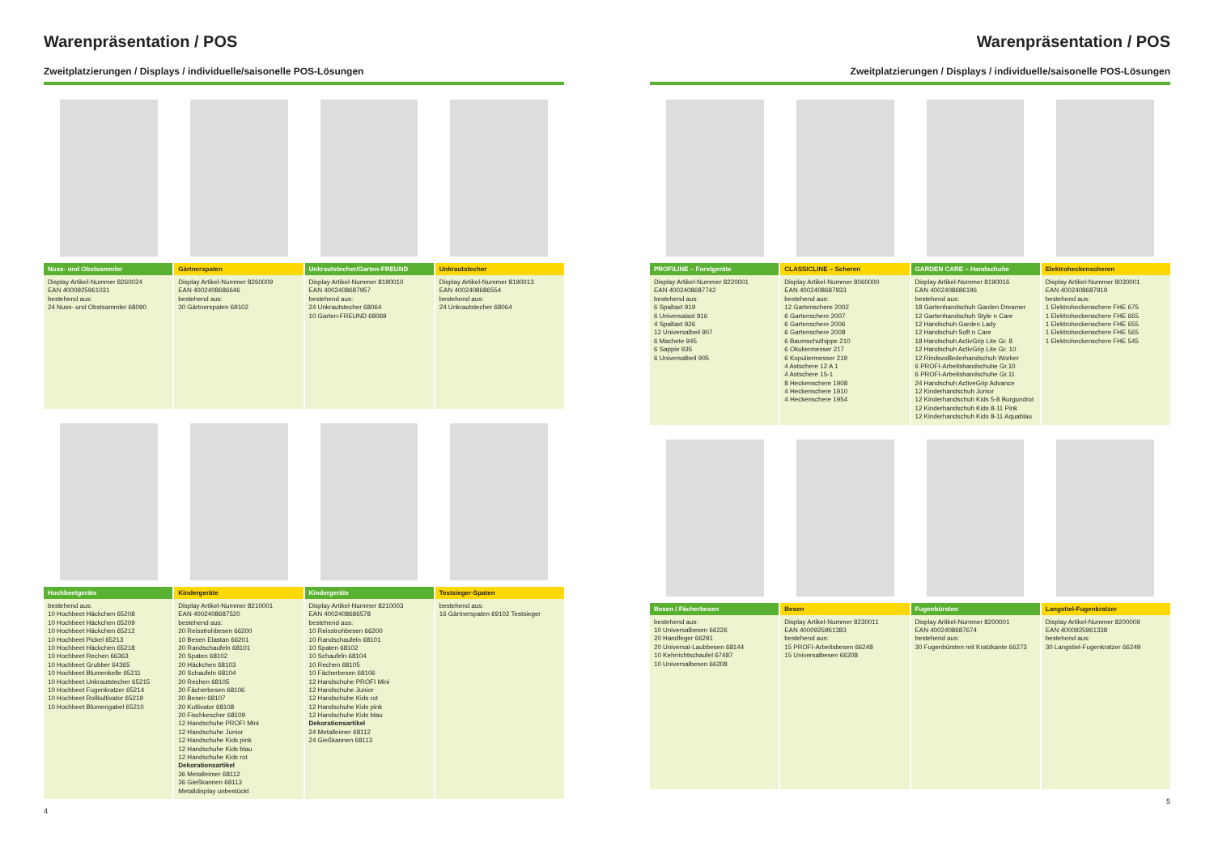Warenpräsentation / POS
Zweitplatzierungen / Displays / individuelle/saisonelle POS-Lösungen
Nuss- und Obstsammler
Display Artikel-Nummer 8260024
EAN 4000925961031
bestehend aus:
24 Nuss- und Obstsammler 68090
Gärtnerspaten
Display Artikel-Nummer 8260009
EAN 4002408686646
bestehend aus:
30 Gärtnerspaten 69102
Unkrautstecher/Garten-FREUND
Display Artikel-Nummer 8190010
EAN 4002408687957
bestehend aus:
24 Unkrautstecher 68064
10 Garten-FREUND 68069
Unkrautstecher
Display Artikel-Nummer 8190013
EAN 4002408686554
bestehend aus:
24 Unkrautstecher 68064
Hochbeetgeräte
bestehend aus:
10 Hochbeet Häckchen 65208
10 Hochbeet Häckchen 65209
10 Hochbeet Häckchen 65212
10 Hochbeet Pickel 65213
10 Hochbeet Häckchen 65218
10 Hochbeet Rechen 66363
10 Hochbeet Grubber 64365
10 Hochbeet Blumenkelle 65211
10 Hochbeet Unkrautstecher 65215
10 Hochbeet Fugenkratzer 65214
10 Hochbeet Rollkultivator 65219
10 Hochbeet Blumengabel 65210
Kindergeräte
Display Artikel-Nummer 8210001
EAN 4002408687520
bestehend aus:
20 Reisstrohbesen 66200
10 Besen Elastan 66201
20 Randschaufeln 68101
20 Spaten 68102
20 Häckchen 68103
20 Schaufeln 68104
20 Rechen 68105
20 Fächerbesen 68106
20 Besen 68107
20 Kultivator 68108
20 Fischkescher 68109
12 Handschuhe PROFI Mini
12 Handschuhe Junior
12 Handschuhe Kids pink
12 Handschuhe Kids blau
12 Handschuhe Kids rot
Dekorationsartikel
36 Metalleimer 68112
36 Gießkannen 68113
Metalldisplay unbestückt
Kindergeräte
Display Artikel-Nummer 8210003
EAN 4002408686578
bestehend aus:
10 Reisstrohbesen 66200
10 Randschaufeln 68101
10 Spaten 68102
10 Schaufeln 68104
10 Rechen 68105
10 Fächerbesen 68106
12 Handschuhe PROFI Mini
12 Handschuhe Junior
12 Handschuhe Kids rot
12 Handschuhe Kids pink
12 Handschuhe Kids blau
Dekorationsartikel
24 Metalleimer 68112
24 Gießkannen 68113
Testsieger-Spaten
bestehend aus:
16 Gärtnerspaten 69102 Testsieger
4
Warenpräsentation / POS
Zweitplatzierungen / Displays / individuelle/saisonelle POS-Lösungen
PROFILINE – Forstgeräte
Display Artikel-Nummer 8220001
EAN 4002408687742
bestehend aus:
6 Spaltaxt 919
6 Universalaxt 916
4 Spaltaxt 926
12 Universalbeil 907
6 Machete 945
6 Sappie 935
6 Universalbeil 905
CLASSICLINE – Scheren
Display Artikel-Nummer 8060000
EAN 4002408687933
bestehend aus:
12 Gartenschere 2002
6 Gartenschere 2007
6 Gartenschere 2006
6 Gartenschere 2008
6 Baumschulhippe 210
6 Okuliermesser 217
6 Kopuliermesser 219
4 Astschere 12 A 1
4 Astschere 15-1
8 Heckenschere 1908
4 Heckenschere 1910
4 Heckenschere 1954
GARDEN CARE – Handschuhe
Display Artikel-Nummer 8190016
EAN 4002408686196
bestehend aus:
18 Gartenhandschuh Garden Dreamer
12 Gartenhandschuh Style n Care
12 Handschuh Garden Lady
12 Handschuh Soft n Care
18 Handschuh ActivGrip Lite Gr. 8
12 Handschuh ActivGrip Lite Gr. 10
12 Rindsvolllederhandschuh Worker
6 PROFI-Arbeitshandschuhe Gr.10
6 PROFI-Arbeitshandschuhe Gr.11
24 Handschuh ActiveGrip Advance
12 Kinderhandschuh Junior
12 Kinderhandschuh Kids 5-8 Burgundrot
12 Kinderhandschuh Kids 8-11 Pink
12 Kinderhandschuh Kids 8-11 Aquablau
Elektroheckenscheren
Display Artikel-Nummer 8030001
EAN 4002408687919
bestehend aus:
1 Elektroheckenschere FHE 675
1 Elektroheckenschere FHE 665
1 Elektroheckenschere FHE 655
1 Elektroheckenschere FHE 565
1 Elektroheckenschere FHE 545
Besen / Fächerbesen
bestehend aus:
10 Universalbesen 66226
20 Handfeger 66291
20 Universal-Laubbesen 68144
10 Kehrrichtschaufel 67487
10 Universalbesen 66208
Besen
Display Artikel-Nummer 8230011
EAN 4000925961383
bestehend aus:
15 PROFI-Arbeitsbesen 66248
15 Universalbesen 66208
Fugenbürsten
Display Artikel-Nummer 8200001
EAN 4002408687674
bestehend aus:
30 Fugenbürsten mit Kratzkante 66273
Langstiel-Fugenkratzer
Display Artikel-Nummer 8200009
EAN 4000925961338
bestehend aus:
30 Langstiel-Fugenkratzer 66249
5